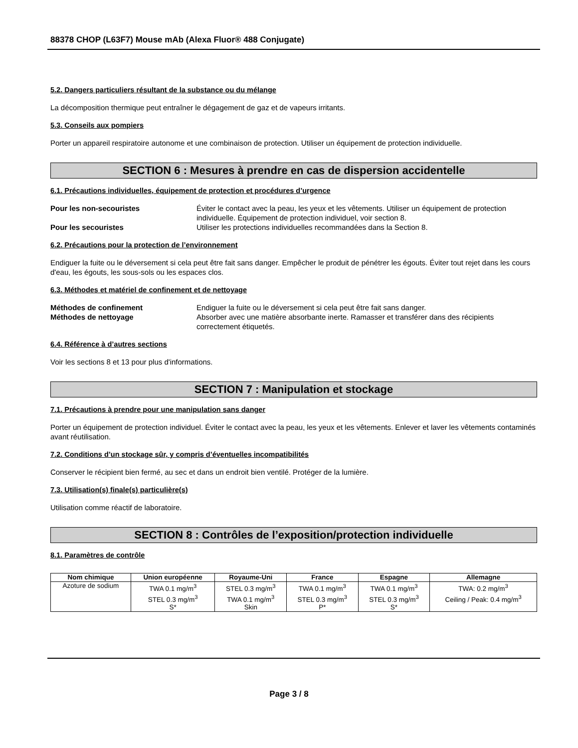88378 CHOP (L63F7) Mouse mAb (Alexa Fluor® 488 Conjugate)
5.2. Dangers particuliers résultant de la substance ou du mélange
La décomposition thermique peut entraîner le dégagement de gaz et de vapeurs irritants.
5.3. Conseils aux pompiers
Porter un appareil respiratoire autonome et une combinaison de protection. Utiliser un équipement de protection individuelle.
SECTION 6 : Mesures à prendre en cas de dispersion accidentelle
6.1. Précautions individuelles, équipement de protection et procédures d’urgence
Pour les non-secouristes Éviter le contact avec la peau, les yeux et les vêtements. Utiliser un équipement de protection individuelle. Équipement de protection individuel, voir section 8. Pour les secouristes Utiliser les protections individuelles recommandées dans la Section 8.
6.2. Précautions pour la protection de l’environnement
Endiguer la fuite ou le déversement si cela peut être fait sans danger. Empêcher le produit de pénétrer les égouts. Éviter tout rejet dans les cours d'eau, les égouts, les sous-sols ou les espaces clos.
6.3. Méthodes et matériel de confinement et de nettoyage
Méthodes de confinement Endiguer la fuite ou le déversement si cela peut être fait sans danger. Méthodes de nettoyage Absorber avec une matière absorbante inerte. Ramasser et transférer dans des récipients correctement étiquetés.
6.4. Référence à d’autres sections
Voir les sections 8 et 13 pour plus d'informations.
SECTION 7 : Manipulation et stockage
7.1. Précautions à prendre pour une manipulation sans danger
Porter un équipement de protection individuel. Éviter le contact avec la peau, les yeux et les vêtements. Enlever et laver les vêtements contaminés avant réutilisation.
7.2. Conditions d’un stockage sûr, y compris d’éventuelles incompatibilités
Conserver le récipient bien fermé, au sec et dans un endroit bien ventilé. Protéger de la lumière.
7.3. Utilisation(s) finale(s) particulière(s)
Utilisation comme réactif de laboratoire.
SECTION 8 : Contrôles de l’exposition/protection individuelle
8.1. Paramètres de contrôle
| Nom chimique | Union européenne | Royaume-Uni | France | Espagne | Allemagne |
| --- | --- | --- | --- | --- | --- |
| Azoture de sodium | TWA 0.1 mg/m<sup>3</sup> STEL 0.3 mg/m<sup>3</sup> S* | STEL 0.3 mg/m<sup>3</sup> TWA 0.1 mg/m<sup>3</sup> Skin | TWA 0.1 mg/m<sup>3</sup> STEL 0.3 mg/m<sup>3</sup> P* | TWA 0.1 mg/m<sup>3</sup> STEL 0.3 mg/m<sup>3</sup> S* | TWA: 0.2 mg/m<sup>3</sup> Ceiling / Peak: 0.4 mg/m<sup>3</sup> |
Page 3 / 8